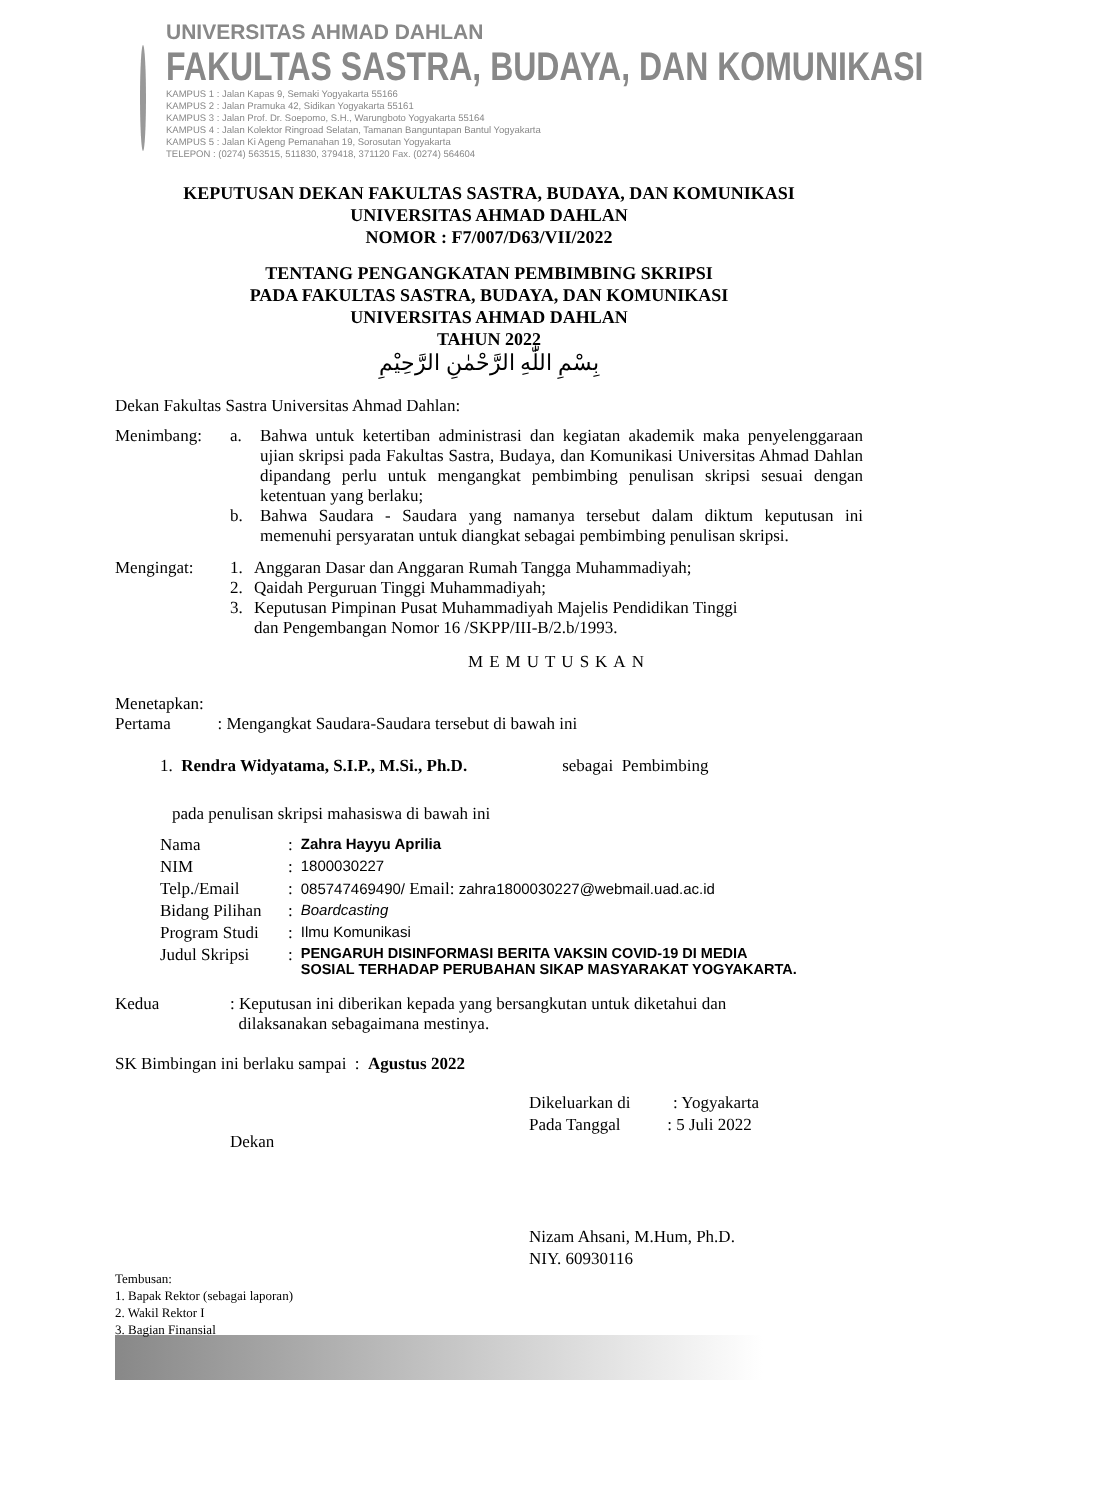UNIVERSITAS AHMAD DAHLAN
FAKULTAS SASTRA, BUDAYA, DAN KOMUNIKASI
KAMPUS 1 : Jalan Kapas 9, Semaki Yogyakarta 55166
KAMPUS 2 : Jalan Pramuka 42, Sidikan Yogyakarta 55161
KAMPUS 3 : Jalan Prof. Dr. Soepomo, S.H., Warungboto Yogyakarta 55164
KAMPUS 4 : Jalan Kolektor Ringroad Selatan, Tamanan Banguntapan Bantul Yogyakarta
KAMPUS 5 : Jalan Ki Ageng Pemanahan 19, Sorosutan Yogyakarta
TELEPON : (0274) 563515, 511830, 379418, 371120 Fax. (0274) 564604
KEPUTUSAN DEKAN FAKULTAS SASTRA, BUDAYA, DAN KOMUNIKASI
UNIVERSITAS AHMAD DAHLAN
NOMOR : F7/007/D63/VII/2022
TENTANG PENGANGKATAN PEMBIMBING SKRIPSI
PADA FAKULTAS SASTRA, BUDAYA, DAN KOMUNIKASI
UNIVERSITAS AHMAD DAHLAN
TAHUN 2022
بِسْمِ اللّٰهِ الرَّحْمٰنِ الرَّحِيْمِ
Dekan Fakultas Sastra Universitas Ahmad Dahlan:
Menimbang:
a. Bahwa untuk ketertiban administrasi dan kegiatan akademik maka penyelenggaraan ujian skripsi pada Fakultas Sastra, Budaya, dan Komunikasi Universitas Ahmad Dahlan dipandang perlu untuk mengangkat pembimbing penulisan skripsi sesuai dengan ketentuan yang berlaku;
b. Bahwa Saudara - Saudara yang namanya tersebut dalam diktum keputusan ini memenuhi persyaratan untuk diangkat sebagai pembimbing penulisan skripsi.
Mengingat:
1. Anggaran Dasar dan Anggaran Rumah Tangga Muhammadiyah;
2. Qaidah Perguruan Tinggi Muhammadiyah;
3. Keputusan Pimpinan Pusat Muhammadiyah Majelis Pendidikan Tinggi
dan Pengembangan Nomor 16 /SKPP/III-B/2.b/1993.
MEMUTUSKAN
Menetapkan:
Pertama : Mengangkat Saudara-Saudara tersebut di bawah ini
1. Rendra Widyatama, S.I.P., M.Si., Ph.D. sebagai Pembimbing
pada penulisan skripsi mahasiswa di bawah ini
| Nama | : | Zahra Hayyu Aprilia |
| NIM | : | 1800030227 |
| Telp./Email | : | 085747469490/ Email: zahra1800030227@webmail.uad.ac.id |
| Bidang Pilihan | : | Boardcasting |
| Program Studi | : | Ilmu Komunikasi |
| Judul Skripsi | : | PENGARUH DISINFORMASI BERITA VAKSIN COVID-19 DI MEDIA SOSIAL TERHADAP PERUBAHAN SIKAP MASYARAKAT YOGYAKARTA. |
Kedua : Keputusan ini diberikan kepada yang bersangkutan untuk diketahui dan
dilaksanakan sebagaimana mestinya.
SK Bimbingan ini berlaku sampai : Agustus 2022
Dekan
Dikeluarkan di : Yogyakarta
Pada Tanggal : 5 Juli 2022
Nizam Ahsani, M.Hum, Ph.D.
NIY. 60930116
Tembusan:
1. Bapak Rektor (sebagai laporan)
2. Wakil Rektor I
3. Bagian Finansial